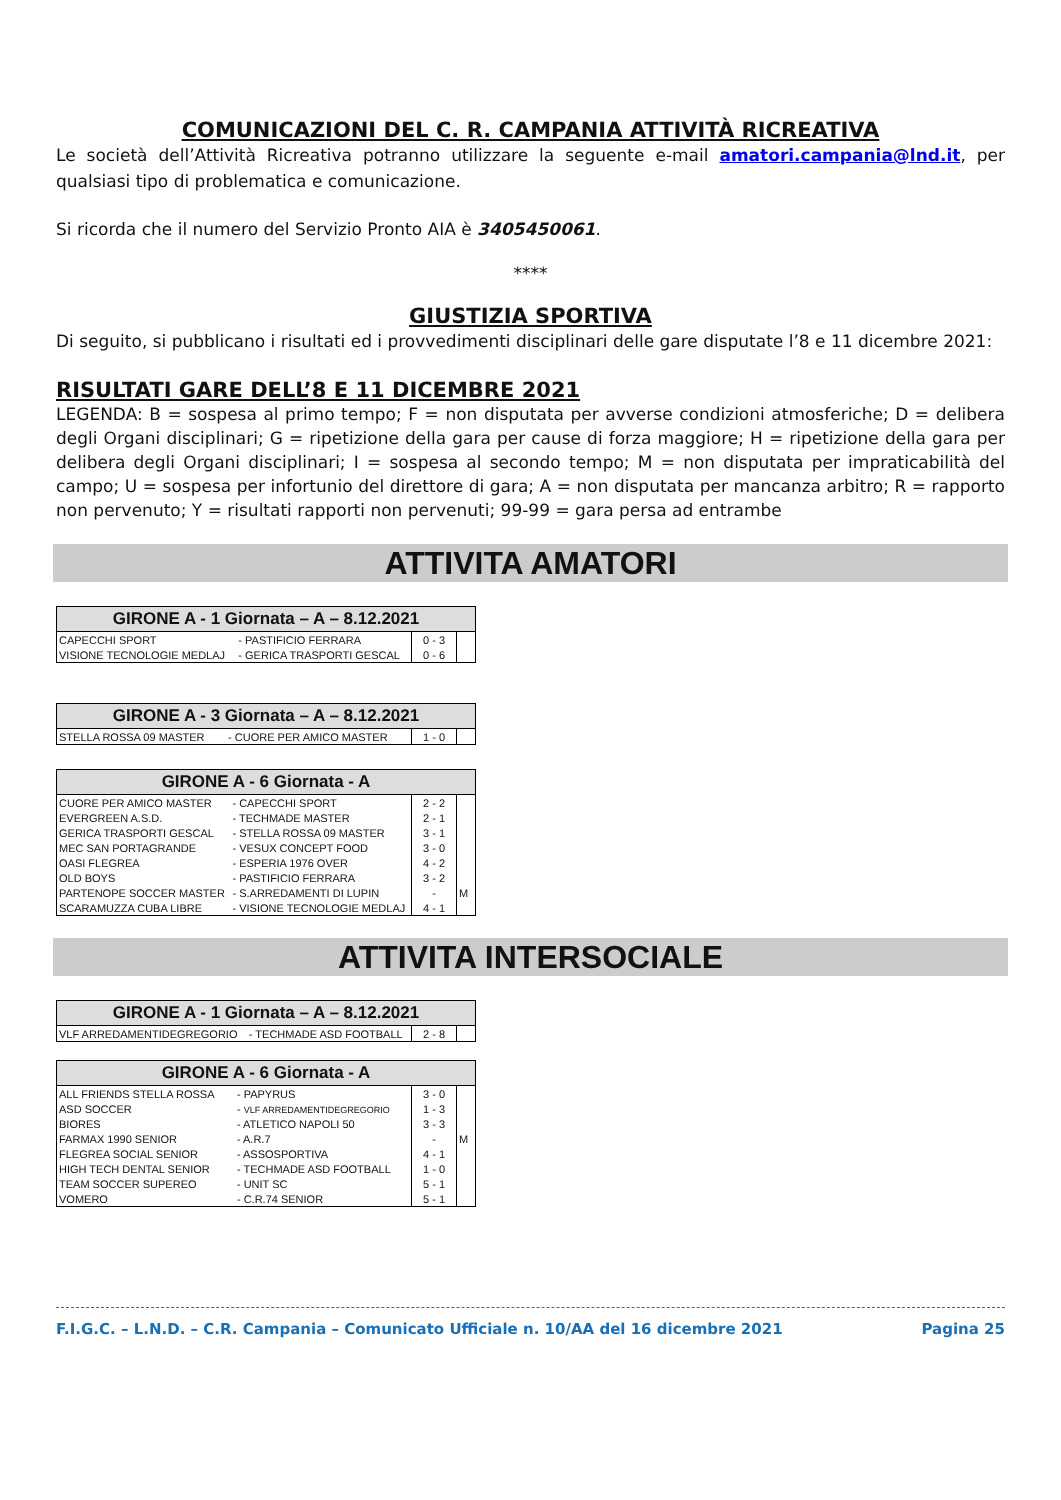COMUNICAZIONI DEL C. R. CAMPANIA ATTIVITÀ RICREATIVA
Le società dell’Attività Ricreativa potranno utilizzare la seguente e-mail amatori.campania@lnd.it, per qualsiasi tipo di problematica e comunicazione.
Si ricorda che il numero del Servizio Pronto AIA è 3405450061.
****
GIUSTIZIA SPORTIVA
Di seguito, si pubblicano i risultati ed i provvedimenti disciplinari delle gare disputate l’8 e 11 dicembre 2021:
RISULTATI GARE DELL’8 E 11 DICEMBRE 2021
LEGENDA: B = sospesa al primo tempo; F = non disputata per avverse condizioni atmosferiche; D = delibera degli Organi disciplinari; G = ripetizione della gara per cause di forza maggiore; H = ripetizione della gara per delibera degli Organi disciplinari; I = sospesa al secondo tempo; M = non disputata per impraticabilità del campo; U = sospesa per infortunio del direttore di gara; A = non disputata per mancanza arbitro; R = rapporto non pervenuto; Y = risultati rapporti non pervenuti; 99-99 = gara persa ad entrambe
ATTIVITA AMATORI
| GIRONE A - 1 Giornata – A – 8.12.2021 | | | |
| --- | --- | --- | --- |
| CAPECCHI SPORT | - PASTIFICIO FERRARA | 0 - 3 | |
| VISIONE TECNOLOGIE MEDLAJ | - GERICA TRASPORTI GESCAL | 0 - 6 | |
| GIRONE A - 3 Giornata – A – 8.12.2021 | | | |
| --- | --- | --- | --- |
| STELLA ROSSA 09 MASTER | - CUORE PER AMICO MASTER | 1 - 0 | |
| GIRONE A - 6 Giornata - A | | | |
| --- | --- | --- | --- |
| CUORE PER AMICO MASTER | - CAPECCHI SPORT | 2 - 2 | |
| EVERGREEN A.S.D. | - TECHMADE MASTER | 2 - 1 | |
| GERICA TRASPORTI GESCAL | - STELLA ROSSA 09 MASTER | 3 - 1 | |
| MEC SAN PORTAGRANDE | - VESUX CONCEPT FOOD | 3 - 0 | |
| OASI FLEGREA | - ESPERIA 1976 OVER | 4 - 2 | |
| OLD BOYS | - PASTIFICIO FERRARA | 3 - 2 | |
| PARTENOPE SOCCER MASTER | - S.ARREDAMENTI DI LUPIN | - | M |
| SCARAMUZZA CUBA LIBRE | - VISIONE TECNOLOGIE MEDLAJ | 4 - 1 | |
ATTIVITA INTERSOCIALE
| GIRONE A - 1 Giornata – A – 8.12.2021 | | | |
| --- | --- | --- | --- |
| VLF ARREDAMENTIDEGREGORIO | - TECHMADE ASD FOOTBALL | 2 - 8 | |
| GIRONE A - 6 Giornata - A | | | |
| --- | --- | --- | --- |
| ALL FRIENDS STELLA ROSSA | - PAPYRUS | 3 - 0 | |
| ASD SOCCER | - VLF ARREDAMENTIDEGREGORIO | 1 - 3 | |
| BIORES | - ATLETICO NAPOLI 50 | 3 - 3 | |
| FARMAX 1990 SENIOR | - A.R.7 | - | M |
| FLEGREA SOCIAL SENIOR | - ASSOSPORTIVA | 4 - 1 | |
| HIGH TECH DENTAL SENIOR | - TECHMADE ASD FOOTBALL | 1 - 0 | |
| TEAM SOCCER SUPEREO | - UNIT SC | 5 - 1 | |
| VOMERO | - C.R.74 SENIOR | 5 - 1 | |
F.I.G.C. – L.N.D. – C.R. Campania – Comunicato Ufficiale n. 10/AA del 16 dicembre 2021 Pagina 25